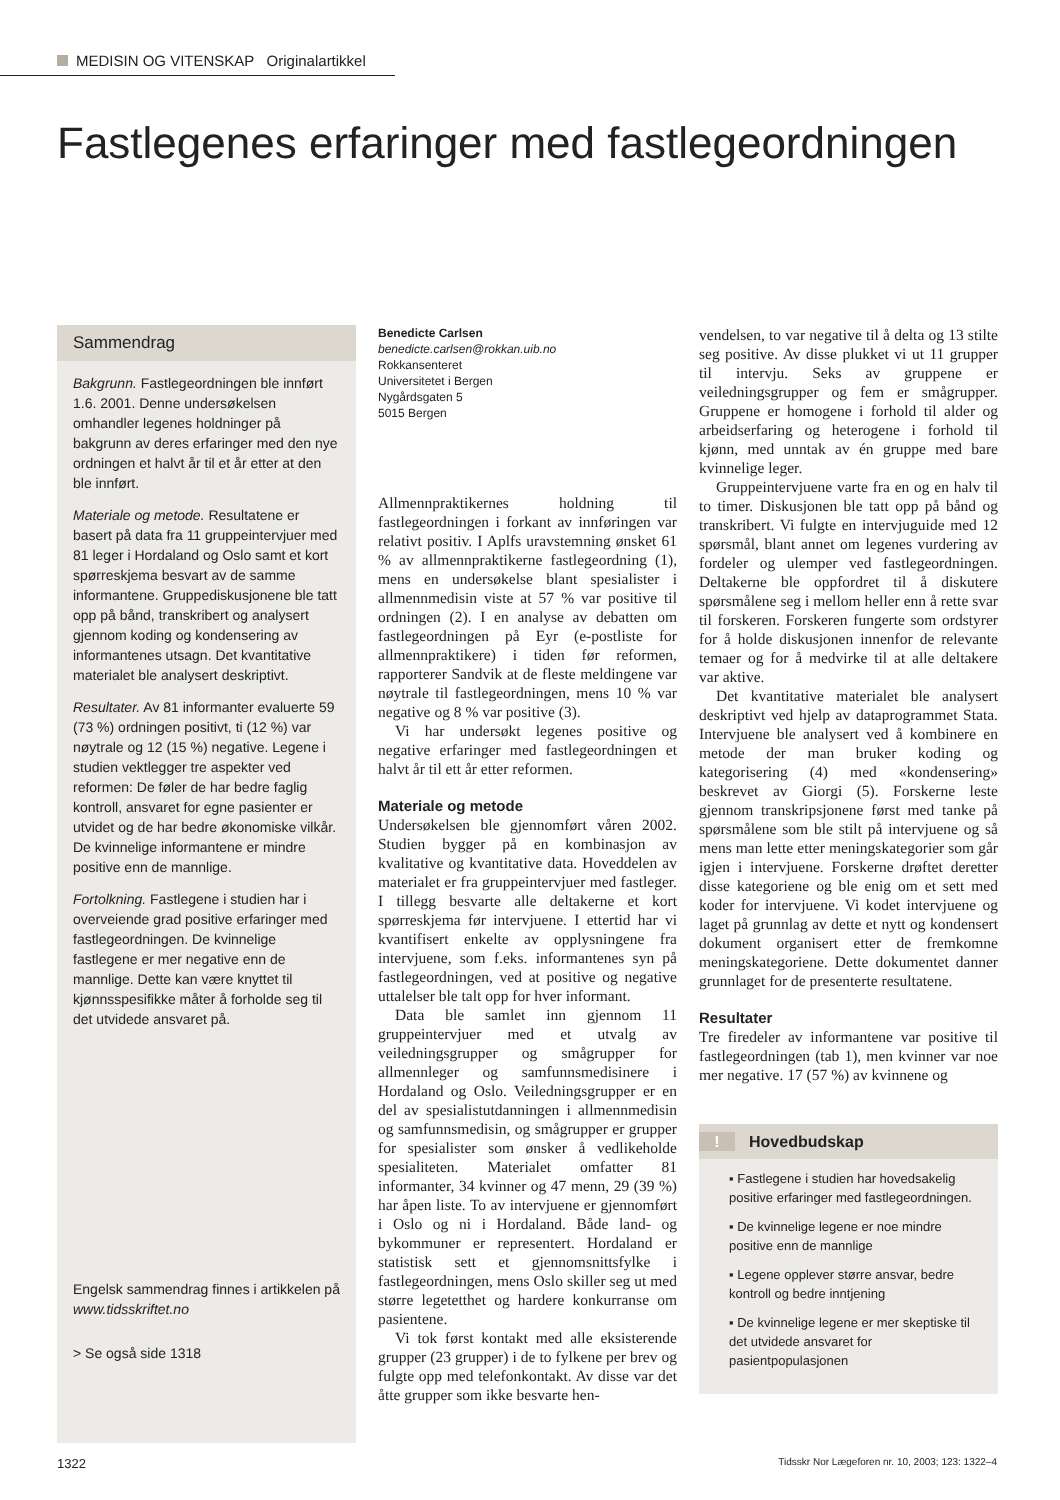MEDISIN OG VITENSKAP Originalartikkel
Fastlegenes erfaringer med fastlegeordningen
Sammendrag
Bakgrunn. Fastlegeordningen ble innført 1.6. 2001. Denne undersøkelsen omhandler legenes holdninger på bakgrunn av deres erfaringer med den nye ordningen et halvt år til et år etter at den ble innført.
Materiale og metode. Resultatene er basert på data fra 11 gruppeintervjuer med 81 leger i Hordaland og Oslo samt et kort spørreskjema besvart av de samme informantene. Gruppediskusjonene ble tatt opp på bånd, transkribert og analysert gjennom koding og kondensering av informantenes utsagn. Det kvantitative materialet ble analysert deskriptivt.
Resultater. Av 81 informanter evaluerte 59 (73 %) ordningen positivt, ti (12 %) var nøytrale og 12 (15 %) negative. Legene i studien vektlegger tre aspekter ved reformen: De føler de har bedre faglig kontroll, ansvaret for egne pasienter er utvidet og de har bedre økonomiske vilkår. De kvinnelige informantene er mindre positive enn de mannlige.
Fortolkning. Fastlegene i studien har i overveiende grad positive erfaringer med fastlegeordningen. De kvinnelige fastlegene er mer negative enn de mannlige. Dette kan være knyttet til kjønnsspesifikke måter å forholde seg til det utvidede ansvaret på.
Engelsk sammendrag finnes i artikkelen på www.tidsskriftet.no
> Se også side 1318
Benedicte Carlsen
benedicte.carlsen@rokkan.uib.no
Rokkansenteret
Universitetet i Bergen
Nygårdsgaten 5
5015 Bergen
Allmennpraktikernes holdning til fastlegeordningen i forkant av innføringen var relativt positiv. I Aplfs uravstemning ønsket 61 % av allmennpraktikerne fastlegeordning (1), mens en undersøkelse blant spesialister i allmennmedisin viste at 57 % var positive til ordningen (2). I en analyse av debatten om fastlegeordningen på Eyr (e-postliste for allmennpraktikere) i tiden før reformen, rapporterer Sandvik at de fleste meldingene var nøytrale til fastlegeordningen, mens 10 % var negative og 8 % var positive (3).
Vi har undersøkt legenes positive og negative erfaringer med fastlegeordningen et halvt år til ett år etter reformen.
Materiale og metode
Undersøkelsen ble gjennomført våren 2002. Studien bygger på en kombinasjon av kvalitative og kvantitative data. Hoveddelen av materialet er fra gruppeintervjuer med fastleger. I tillegg besvarte alle deltakerne et kort spørreskjema før intervjuene. I ettertid har vi kvantifisert enkelte av opplysningene fra intervjuene, som f.eks. informantenes syn på fastlegeordningen, ved at positive og negative uttalelser ble talt opp for hver informant.
Data ble samlet inn gjennom 11 gruppeintervjuer med et utvalg av veiledningsgrupper og smågrupper for allmennleger og samfunnsmedisinere i Hordaland og Oslo. Veiledningsgrupper er en del av spesialistutdanningen i allmennmedisin og samfunnsmedisin, og smågrupper er grupper for spesialister som ønsker å vedlikeholde spesialiteten. Materialet omfatter 81 informanter, 34 kvinner og 47 menn, 29 (39 %) har åpen liste. To av intervjuene er gjennomført i Oslo og ni i Hordaland. Både land- og bykommuner er representert. Hordaland er statistisk sett et gjennomsnittsfylke i fastlegeordningen, mens Oslo skiller seg ut med større legetetthet og hardere konkurranse om pasientene.
Vi tok først kontakt med alle eksisterende grupper (23 grupper) i de to fylkene per brev og fulgte opp med telefonkontakt. Av disse var det åtte grupper som ikke besvarte hen-
vendelsen, to var negative til å delta og 13 stilte seg positive. Av disse plukket vi ut 11 grupper til intervju. Seks av gruppene er veiledningsgrupper og fem er smågrupper. Gruppene er homogene i forhold til alder og arbeidserfaring og heterogene i forhold til kjønn, med unntak av én gruppe med bare kvinnelige leger.
Gruppeintervjuene varte fra en og en halv til to timer. Diskusjonen ble tatt opp på bånd og transkribert. Vi fulgte en intervjuguide med 12 spørsmål, blant annet om legenes vurdering av fordeler og ulemper ved fastlegeordningen. Deltakerne ble oppfordret til å diskutere spørsmålene seg i mellom heller enn å rette svar til forskeren. Forskeren fungerte som ordstyrer for å holde diskusjonen innenfor de relevante temaer og for å medvirke til at alle deltakere var aktive.
Det kvantitative materialet ble analysert deskriptivt ved hjelp av dataprogrammet Stata. Intervjuene ble analysert ved å kombinere en metode der man bruker koding og kategorisering (4) med «kondensering» beskrevet av Giorgi (5). Forskerne leste gjennom transkripsjonene først med tanke på spørsmålene som ble stilt på intervjuene og så mens man lette etter meningskategorier som går igjen i intervjuene. Forskerne drøftet deretter disse kategoriene og ble enig om et sett med koder for intervjuene. Vi kodet intervjuene og laget på grunnlag av dette et nytt og kondensert dokument organisert etter de fremkomne meningskategoriene. Dette dokumentet danner grunnlaget for de presenterte resultatene.
Resultater
Tre firedeler av informantene var positive til fastlegeordningen (tab 1), men kvinner var noe mer negative. 17 (57 %) av kvinnene og
! Hovedbudskap
▪ Fastlegene i studien har hovedsakelig positive erfaringer med fastlegeordningen.
▪ De kvinnelige legene er noe mindre positive enn de mannlige
▪ Legene opplever større ansvar, bedre kontroll og bedre inntjening
▪ De kvinnelige legene er mer skeptiske til det utvidede ansvaret for pasientpopulasjonen
1322 Tidsskr Nor Lægeforen nr. 10, 2003; 123: 1322–4